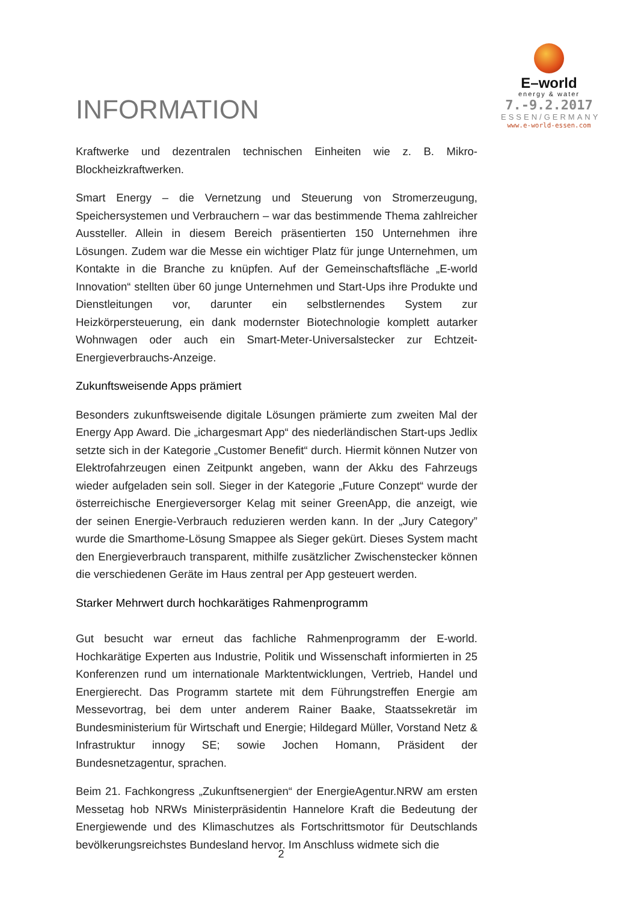INFORMATION
E–world
energy & water
7.-9.2.2017
ESSEN/GERMANY
www.e-world-essen.com
Kraftwerke und dezentralen technischen Einheiten wie z. B. Mikro-Blockheizkraftwerken.
Smart Energy – die Vernetzung und Steuerung von Stromerzeugung, Speichersystemen und Verbrauchern – war das bestimmende Thema zahlreicher Aussteller. Allein in diesem Bereich präsentierten 150 Unternehmen ihre Lösungen. Zudem war die Messe ein wichtiger Platz für junge Unternehmen, um Kontakte in die Branche zu knüpfen. Auf der Gemeinschaftsfläche „E-world Innovation“ stellten über 60 junge Unternehmen und Start-Ups ihre Produkte und Dienstleitungen vor, darunter ein selbstlernendes System zur Heizkörpersteuerung, ein dank modernster Biotechnologie komplett autarker Wohnwagen oder auch ein Smart-Meter-Universalstecker zur Echtzeit-Energieverbrauchs-Anzeige.
Zukunftsweisende Apps prämiert
Besonders zukunftsweisende digitale Lösungen prämierte zum zweiten Mal der Energy App Award. Die „ichargesmart App“ des niederländischen Start-ups Jedlix setzte sich in der Kategorie „Customer Benefit“ durch. Hiermit können Nutzer von Elektrofahrzeugen einen Zeitpunkt angeben, wann der Akku des Fahrzeugs wieder aufgeladen sein soll. Sieger in der Kategorie „Future Conzept“ wurde der österreichische Energieversorger Kelag mit seiner GreenApp, die anzeigt, wie der seinen Energie-Verbrauch reduzieren werden kann. In der „Jury Category” wurde die Smarthome-Lösung Smappee als Sieger gekürt. Dieses System macht den Energieverbrauch transparent, mithilfe zusätzlicher Zwischenstecker können die verschiedenen Geräte im Haus zentral per App gesteuert werden.
Starker Mehrwert durch hochkarätiges Rahmenprogramm
Gut besucht war erneut das fachliche Rahmenprogramm der E-world. Hochkarätige Experten aus Industrie, Politik und Wissenschaft informierten in 25 Konferenzen rund um internationale Marktentwicklungen, Vertrieb, Handel und Energierecht. Das Programm startete mit dem Führungstreffen Energie am Messevortrag, bei dem unter anderem Rainer Baake, Staatssekretär im Bundesministerium für Wirtschaft und Energie; Hildegard Müller, Vorstand Netz & Infrastruktur innogy SE; sowie Jochen Homann, Präsident der Bundesnetzagentur, sprachen.
Beim 21. Fachkongress „Zukunftsenergien“ der EnergieAgentur.NRW am ersten Messetag hob NRWs Ministerpräsidentin Hannelore Kraft die Bedeutung der Energiewende und des Klimaschutzes als Fortschrittsmotor für Deutschlands bevölkerungsreichstes Bundesland hervor. Im Anschluss widmete sich die
2